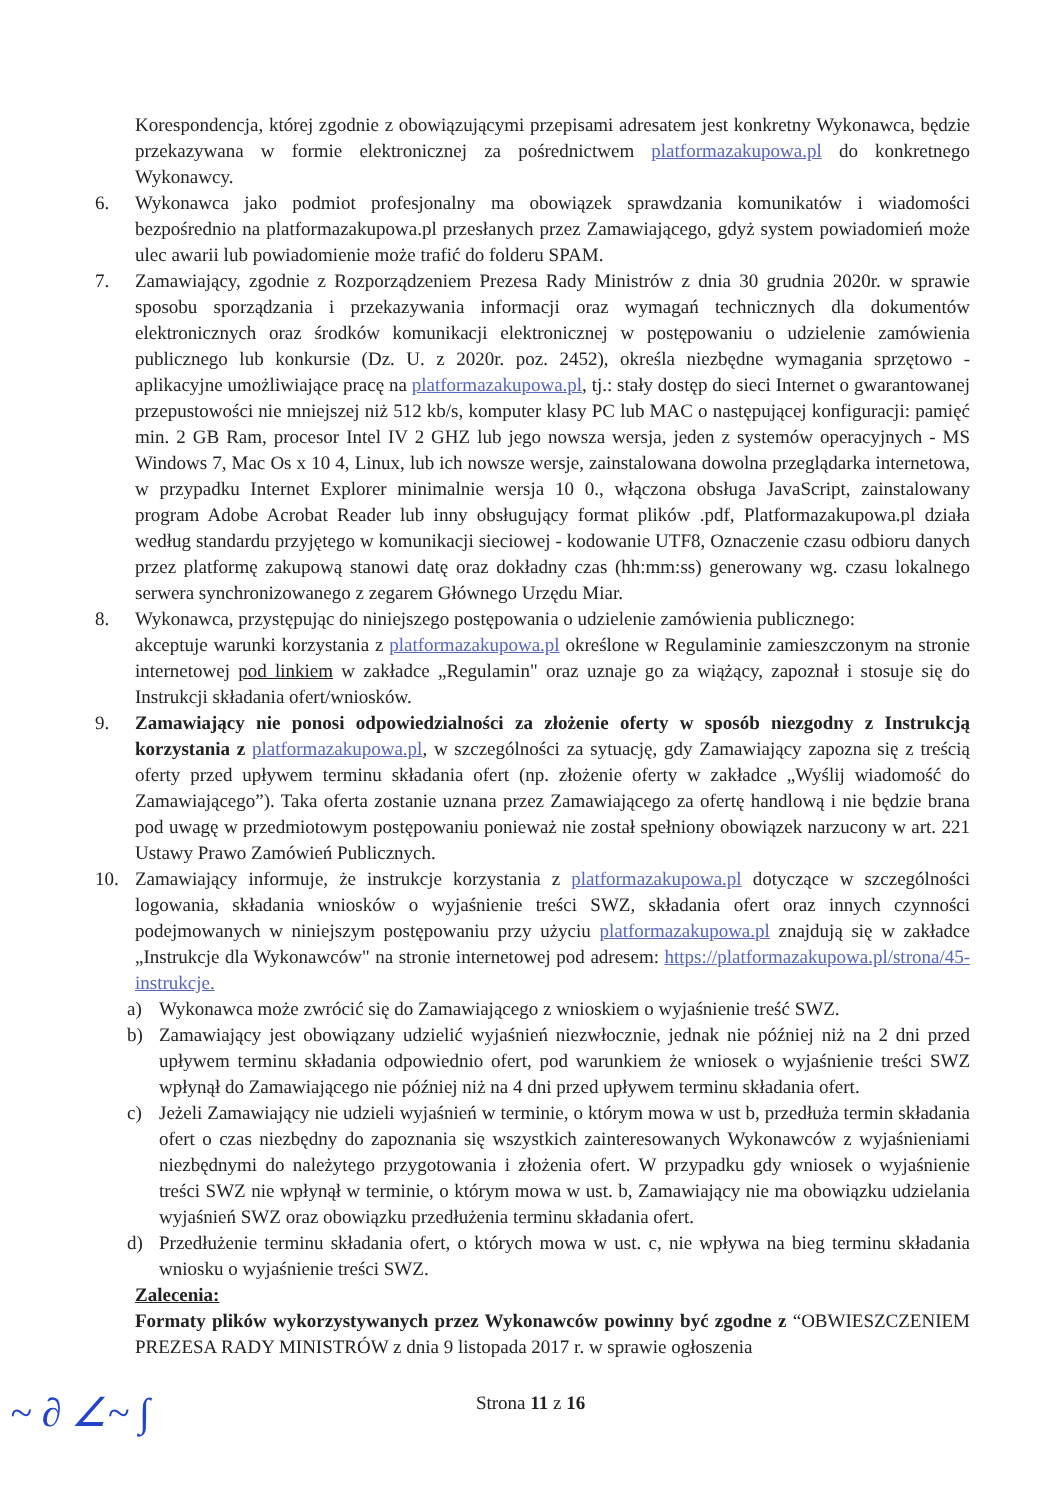Korespondencja, której zgodnie z obowiązującymi przepisami adresatem jest konkretny Wykonawca, będzie przekazywana w formie elektronicznej za pośrednictwem platformazakupowa.pl do konkretnego Wykonawcy.
6. Wykonawca jako podmiot profesjonalny ma obowiązek sprawdzania komunikatów i wiadomości bezpośrednio na platformazakupowa.pl przesłanych przez Zamawiającego, gdyż system powiadomień może ulec awarii lub powiadomienie może trafić do folderu SPAM.
7. Zamawiający, zgodnie z Rozporządzeniem Prezesa Rady Ministrów z dnia 30 grudnia 2020r. w sprawie sposobu sporządzania i przekazywania informacji oraz wymagań technicznych dla dokumentów elektronicznych oraz środków komunikacji elektronicznej w postępowaniu o udzielenie zamówienia publicznego lub konkursie (Dz. U. z 2020r. poz. 2452), określa niezbędne wymagania sprzętowo - aplikacyjne umożliwiające pracę na platformazakupowa.pl, tj.: stały dostęp do sieci Internet o gwarantowanej przepustowości nie mniejszej niż 512 kb/s, komputer klasy PC lub MAC o następującej konfiguracji: pamięć min. 2 GB Ram, procesor Intel IV 2 GHZ lub jego nowsza wersja, jeden z systemów operacyjnych - MS Windows 7, Mac Os x 10 4, Linux, lub ich nowsze wersje, zainstalowana dowolna przeglądarka internetowa, w przypadku Internet Explorer minimalnie wersja 10 0., włączona obsługa JavaScript, zainstalowany program Adobe Acrobat Reader lub inny obsługujący format plików .pdf, Platformazakupowa.pl działa według standardu przyjętego w komunikacji sieciowej - kodowanie UTF8, Oznaczenie czasu odbioru danych przez platformę zakupową stanowi datę oraz dokładny czas (hh:mm:ss) generowany wg. czasu lokalnego serwera synchronizowanego z zegarem Głównego Urzędu Miar.
8. Wykonawca, przystępując do niniejszego postępowania o udzielenie zamówienia publicznego:
akceptuje warunki korzystania z platformazakupowa.pl określone w Regulaminie zamieszczonym na stronie internetowej pod linkiem w zakładce „Regulamin" oraz uznaje go za wiążący, zapoznał i stosuje się do Instrukcji składania ofert/wniosków.
9. Zamawiający nie ponosi odpowiedzialności za złożenie oferty w sposób niezgodny z Instrukcją korzystania z platformazakupowa.pl, w szczególności za sytuację, gdy Zamawiający zapozna się z treścią oferty przed upływem terminu składania ofert (np. złożenie oferty w zakładce „Wyślij wiadomość do Zamawiającego”). Taka oferta zostanie uznana przez Zamawiającego za ofertę handlową i nie będzie brana pod uwagę w przedmiotowym postępowaniu ponieważ nie został spełniony obowiązek narzucony w art. 221 Ustawy Prawo Zamówień Publicznych.
10. Zamawiający informuje, że instrukcje korzystania z platformazakupowa.pl dotyczące w szczególności logowania, składania wniosków o wyjaśnienie treści SWZ, składania ofert oraz innych czynności podejmowanych w niniejszym postępowaniu przy użyciu platformazakupowa.pl znajdują się w zakładce „Instrukcje dla Wykonawców" na stronie internetowej pod adresem: https://platformazakupowa.pl/strona/45-instrukcje.
a) Wykonawca może zwrócić się do Zamawiającego z wnioskiem o wyjaśnienie treść SWZ.
b) Zamawiający jest obowiązany udzielić wyjaśnień niezwłocznie, jednak nie później niż na 2 dni przed upływem terminu składania odpowiednio ofert, pod warunkiem że wniosek o wyjaśnienie treści SWZ wpłynął do Zamawiającego nie później niż na 4 dni przed upływem terminu składania ofert.
c) Jeżeli Zamawiający nie udzieli wyjaśnień w terminie, o którym mowa w ust b, przedłuża termin składania ofert o czas niezbędny do zapoznania się wszystkich zainteresowanych Wykonawców z wyjaśnieniami niezbędnymi do należytego przygotowania i złożenia ofert. W przypadku gdy wniosek o wyjaśnienie treści SWZ nie wpłynął w terminie, o którym mowa w ust. b, Zamawiający nie ma obowiązku udzielania wyjaśnień SWZ oraz obowiązku przedłużenia terminu składania ofert.
d) Przedłużenie terminu składania ofert, o których mowa w ust. c, nie wpływa na bieg terminu składania wniosku o wyjaśnienie treści SWZ.
Zalecenia:
Formaty plików wykorzystywanych przez Wykonawców powinny być zgodne z “OBWIESZCZENIEM PREZESA RADY MINISTRÓW z dnia 9 listopada 2017 r. w sprawie ogłoszenia
Strona 11 z 16 ~ ∂ ∠~ ∫